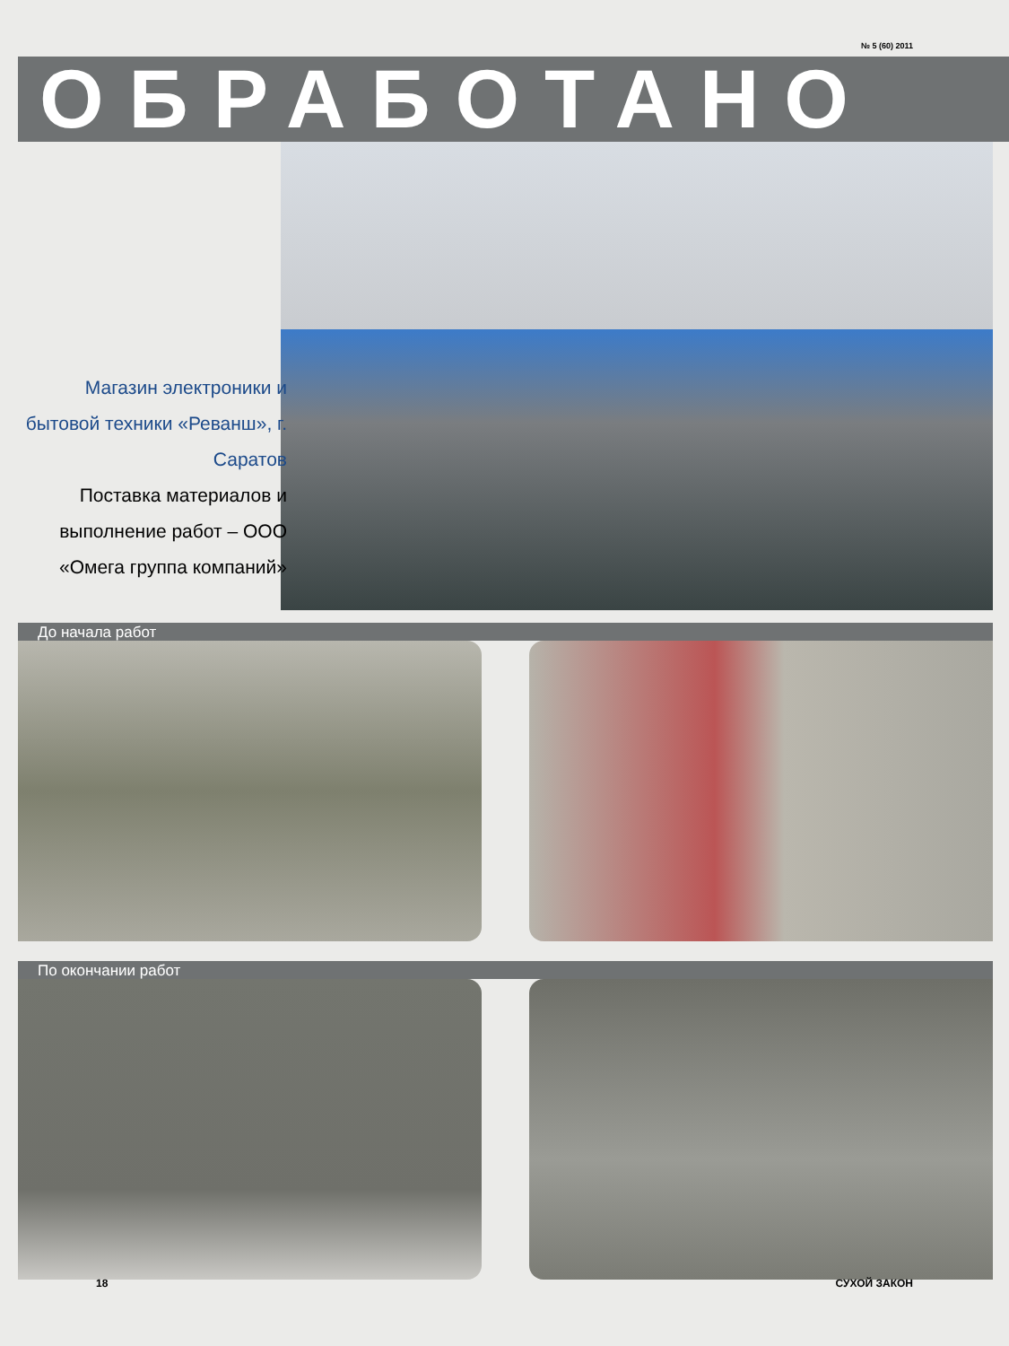№ 5 (60) 2011
ОБРАБОТАНО
Магазин электроники и бытовой техники «Реванш», г. Саратов
Поставка материалов и выполнение работ – ООО «Омега группа компаний»
До начала работ
По окончании работ
18 СУХОЙ ЗАКОН